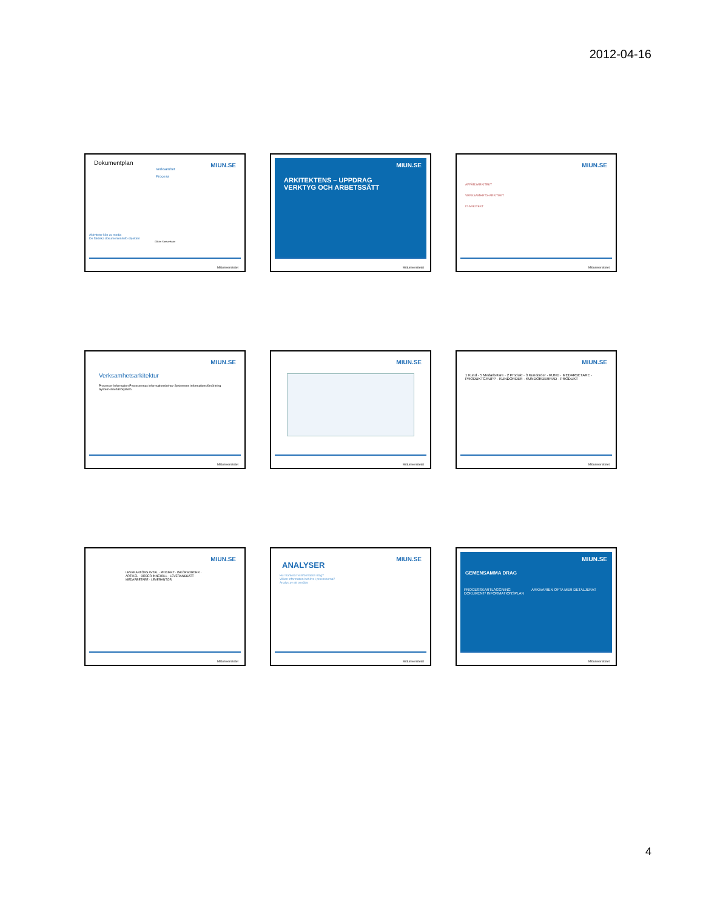2012-04-16
Dokumentplan
Verksamhet
Process
Aktiviteter köp av media
De faktiska dokumenten/info-objekten
Göran Samuelsson
MIUN.SE
Mittuniversitetet
ARKITEKTENS – UPPDRAG
VERKTYG OCH ARBETSSÄTT
MIUN.SE
Mittuniversitetet
AFFÄRSARKITEKT
VERKSAMHETS-ARKITEKT
IT-ARKITEKT
MIUN.SE
Mittuniversitetet
Verksamhetsarkitektur
Processer Information Processernas informationsbehov Systemens informationsförsörjning System-innehåll System
MIUN.SE
Mittuniversitetet
MIUN.SE
Mittuniversitetet
1 Kund · 5 Medarbetare · 2 Produkt · 3 Kundorder · KUND · MEDARBETARE · PRODUKTGRUPP · KUNDORDER · KUNDORDERRAD · PRODUKT
MIUN.SE
Mittuniversitetet
LEVERANTÖRS AVTAL · PROJEKT · INKÖPSORDER · ARTIKEL · ORDER INNEHÅLL · LEVERANSSÄTT · MEDARBETARE · LEVERANTÖR
MIUN.SE
Mittuniversitetet
ANALYSER
Hur hanterar vi information idag?
Vilken information behövs i processerna?
Analys av ett område
MIUN.SE
Mittuniversitetet
GEMENSAMMA DRAG
PROCESSKARTLÄGGNING
DOKUMENT/ INFORMATIONSPLAN
ARKIVARIEN OFTA MER DETALJERAT
MIUN.SE
Mittuniversitetet
4